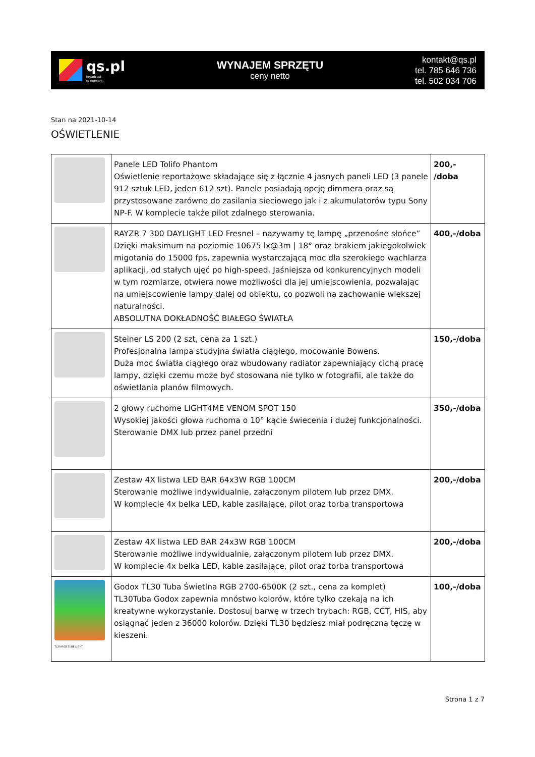qs.pl
broadcast
to network
WYNAJEM SPRZĘTU
ceny netto
kontakt@qs.pl
tel. 785 646 736
tel. 502 034 706
Stan na 2021-10-14
OŚWIETLENIE
| | Panele LED Tolifo Phantom Oświetlenie reportażowe składające się z łącznie 4 jasnych paneli LED (3 panele 912 sztuk LED, jeden 612 szt). Panele posiadają opcję dimmera oraz są przystosowane zarówno do zasilania sieciowego jak i z akumulatorów typu Sony NP-F. W komplecie także pilot zdalnego sterowania. | 200,- /doba |
| | RAYZR 7 300 DAYLIGHT LED Fresnel – nazywamy tę lampę „przenośne słońce” Dzięki maksimum na poziomie 10675 lx@3m / 18° oraz brakiem jakiegokolwiek migotania do 15000 fps, zapewnia wystarczającą moc dla szerokiego wachlarza aplikacji, od stałych ujęć po high-speed. Jaśniejsza od konkurencyjnych modeli w tym rozmiarze, otwiera nowe możliwości dla jej umiejscowienia, pozwalając na umiejscowienie lampy dalej od obiektu, co pozwoli na zachowanie większej naturalności. ABSOLUTNA DOKŁADNOŚĆ BIAŁEGO ŚWIATŁA | 400,-/doba |
| | Steiner LS 200 (2 szt, cena za 1 szt.) Profesjonalna lampa studyjna światła ciągłego, mocowanie Bowens. Duża moc światła ciągłego oraz wbudowany radiator zapewniający cichą pracę lampy, dzięki czemu może być stosowana nie tylko w fotografii, ale także do oświetlania planów filmowych. | 150,-/doba |
| | 2 głowy ruchome LIGHT4ME VENOM SPOT 150 Wysokiej jakości głowa ruchoma o 10° kącie świecenia i dużej funkcjonalności. Sterowanie DMX lub przez panel przedni | 350,-/doba |
| | Zestaw 4X listwa LED BAR 64x3W RGB 100CM Sterowanie możliwe indywidualnie, załączonym pilotem lub przez DMX. W komplecie 4x belka LED, kable zasilające, pilot oraz torba transportowa | 200,-/doba |
| | Zestaw 4X listwa LED BAR 24x3W RGB 100CM Sterowanie możliwe indywidualnie, załączonym pilotem lub przez DMX. W komplecie 4x belka LED, kable zasilające, pilot oraz torba transportowa | 200,-/doba |
| TL30-RGB TUBE LIGHT | Godox TL30 Tuba Świetlna RGB 2700-6500K (2 szt., cena za komplet) TL30Tuba Godox zapewnia mnóstwo kolorów, które tylko czekają na ich kreatywne wykorzystanie. Dostosuj barwę w trzech trybach: RGB, CCT, HIS, aby osiągnąć jeden z 36000 kolorów. Dzięki TL30 będziesz miał podręczną tęczę w kieszeni. | 100,-/doba |
Strona 1 z 7